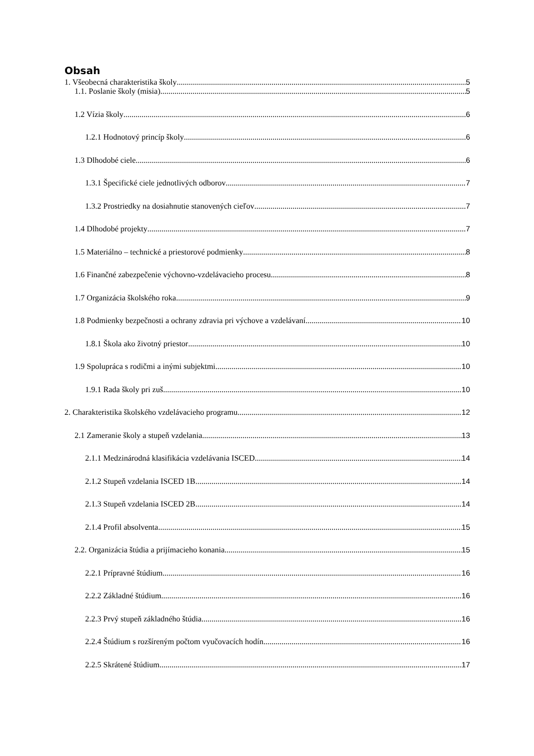Obsah
1. Všeobecná charakteristika školy 5
1.1. Poslanie školy (misia) 5
1.2 Vízia školy 6
1.2.1 Hodnotový princíp školy 6
1.3 Dlhodobé ciele 6
1.3.1 Špecifické ciele jednotlivých odborov 7
1.3.2 Prostriedky na dosiahnutie stanovených cieľov 7
1.4 Dlhodobé projekty 7
1.5 Materiálno – technické a priestorové podmienky 8
1.6 Finančné zabezpečenie výchovno-vzdelávacieho procesu 8
1.7 Organizácia školského roka 9
1.8 Podmienky bezpečnosti a ochrany zdravia pri výchove a vzdelávaní 10
1.8.1 Škola ako životný priestor 10
1.9 Spolupráca s rodičmi a inými subjektmi 10
1.9.1 Rada školy pri zuš 10
2. Charakteristika školského vzdelávacieho programu 12
2.1 Zameranie školy a stupeň vzdelania 13
2.1.1 Medzinárodná klasifikácia vzdelávania ISCED 14
2.1.2 Stupeň vzdelania ISCED 1B 14
2.1.3 Stupeň vzdelania ISCED 2B 14
2.1.4 Profil absolventa 15
2.2. Organizácia štúdia a prijímacieho konania 15
2.2.1 Prípravné štúdium 16
2.2.2 Základné štúdium 16
2.2.3 Prvý stupeň základného štúdia 16
2.2.4 Štúdium s rozšíreným počtom vyučovacích hodín 16
2.2.5 Skrátené štúdium 17